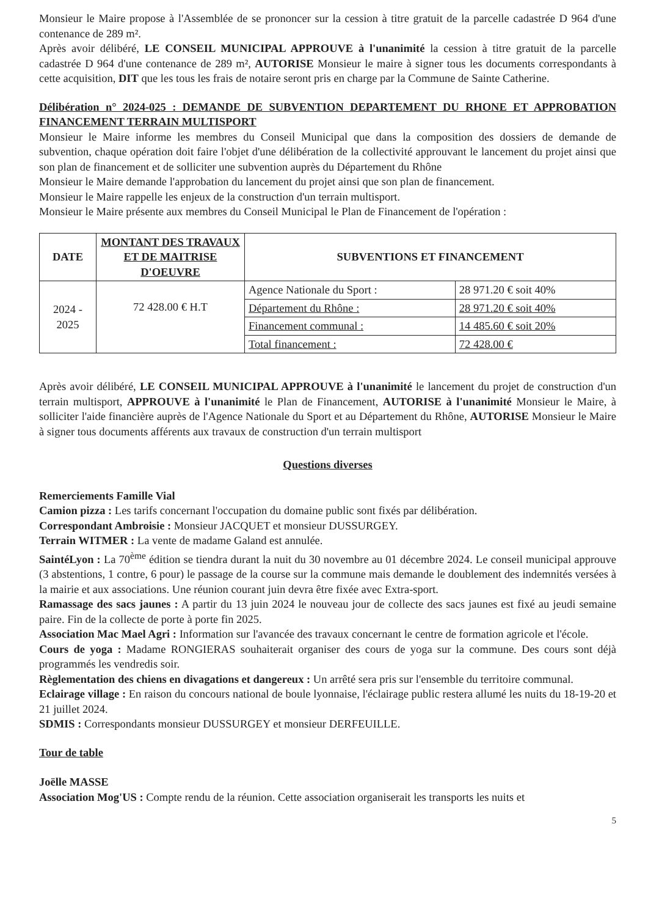Monsieur le Maire propose à l'Assemblée de se prononcer sur la cession à titre gratuit de la parcelle cadastrée D 964 d'une contenance de 289 m².
Après avoir délibéré, LE CONSEIL MUNICIPAL APPROUVE à l'unanimité la cession à titre gratuit de la parcelle cadastrée D 964 d'une contenance de 289 m², AUTORISE Monsieur le maire à signer tous les documents correspondants à cette acquisition, DIT que les tous les frais de notaire seront pris en charge par la Commune de Sainte Catherine.
Délibération n° 2024-025 : DEMANDE DE SUBVENTION DEPARTEMENT DU RHONE ET APPROBATION FINANCEMENT TERRAIN MULTISPORT
Monsieur le Maire informe les membres du Conseil Municipal que dans la composition des dossiers de demande de subvention, chaque opération doit faire l'objet d'une délibération de la collectivité approuvant le lancement du projet ainsi que son plan de financement et de solliciter une subvention auprès du Département du Rhône
Monsieur le Maire demande l'approbation du lancement du projet ainsi que son plan de financement.
Monsieur le Maire rappelle les enjeux de la construction d'un terrain multisport.
Monsieur le Maire présente aux membres du Conseil Municipal le Plan de Financement de l'opération :
| DATE | MONTANT DES TRAVAUX ET DE MAITRISE D'OEUVRE | SUBVENTIONS ET FINANCEMENT | |
| --- | --- | --- | --- |
| 2024 - 2025 | 72 428.00 € H.T | Agence Nationale du Sport : | 28 971.20 € soit 40% |
| | | Département du Rhône : | 28 971.20 € soit 40% |
| | | Financement communal : | 14 485.60 € soit 20% |
| | | Total financement : | 72 428.00 € |
Après avoir délibéré, LE CONSEIL MUNICIPAL APPROUVE à l'unanimité le lancement du projet de construction d'un terrain multisport, APPROUVE à l'unanimité le Plan de Financement, AUTORISE à l'unanimité Monsieur le Maire, à solliciter l'aide financière auprès de l'Agence Nationale du Sport et au Département du Rhône, AUTORISE Monsieur le Maire à signer tous documents afférents aux travaux de construction d'un terrain multisport
Questions diverses
Remerciements Famille Vial
Camion pizza : Les tarifs concernant l'occupation du domaine public sont fixés par délibération.
Correspondant Ambroisie : Monsieur JACQUET et monsieur DUSSURGEY.
Terrain WITMER : La vente de madame Galand est annulée.
SaintéLyon : La 70<sup>ème</sup> édition se tiendra durant la nuit du 30 novembre au 01 décembre 2024. Le conseil municipal approuve (3 abstentions, 1 contre, 6 pour) le passage de la course sur la commune mais demande le doublement des indemnités versées à la mairie et aux associations. Une réunion courant juin devra être fixée avec Extra-sport.
Ramassage des sacs jaunes : A partir du 13 juin 2024 le nouveau jour de collecte des sacs jaunes est fixé au jeudi semaine paire. Fin de la collecte de porte à porte fin 2025.
Association Mac Mael Agri : Information sur l'avancée des travaux concernant le centre de formation agricole et l'école.
Cours de yoga : Madame RONGIERAS souhaiterait organiser des cours de yoga sur la commune. Des cours sont déjà programmés les vendredis soir.
Règlementation des chiens en divagations et dangereux : Un arrêté sera pris sur l'ensemble du territoire communal.
Eclairage village : En raison du concours national de boule lyonnaise, l'éclairage public restera allumé les nuits du 18-19-20 et 21 juillet 2024.
SDMIS : Correspondants monsieur DUSSURGEY et monsieur DERFEUILLE.
Tour de table
Joëlle MASSE
Association Mog'US : Compte rendu de la réunion. Cette association organiserait les transports les nuits et
5